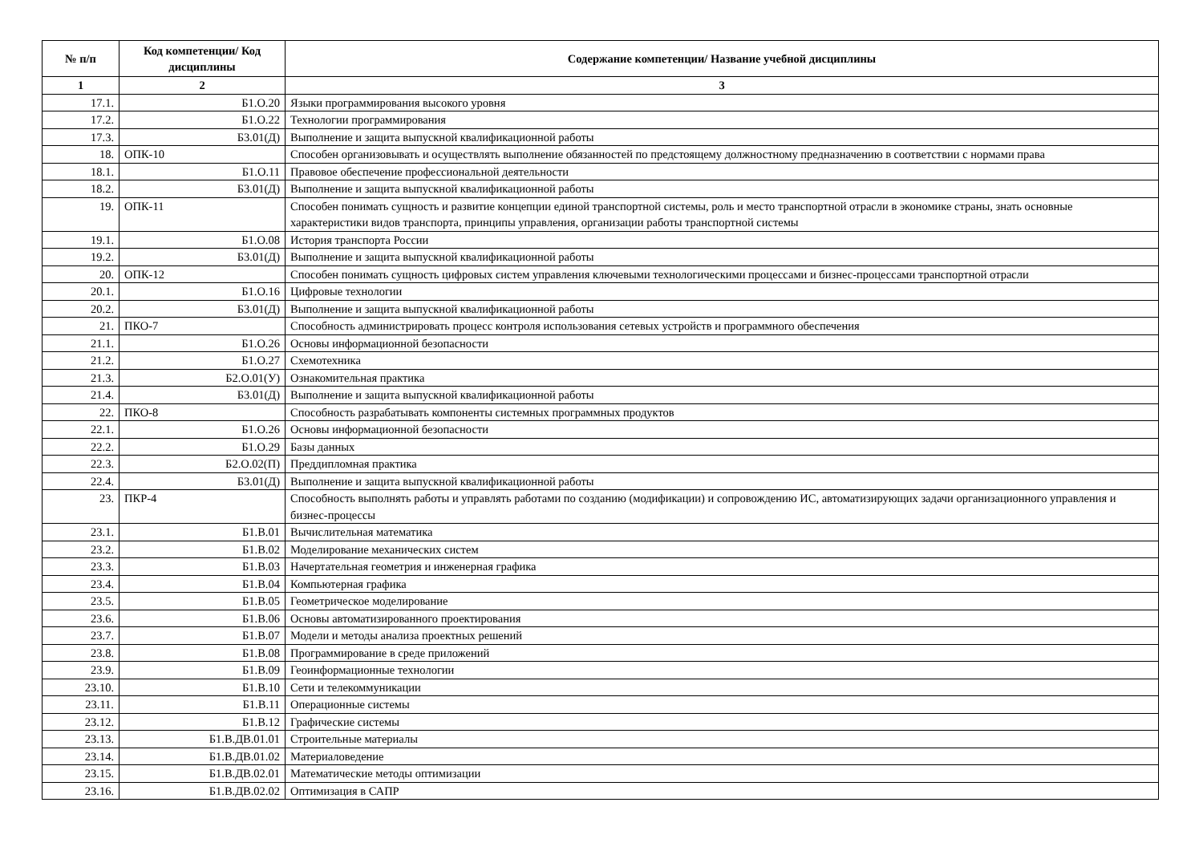| № п/п | Код компетенции/ Код дисциплины | Содержание компетенции/ Название учебной дисциплины |
| --- | --- | --- |
| 1 | 2 | 3 |
| 17.1. | Б1.О.20 | Языки программирования высокого уровня |
| 17.2. | Б1.О.22 | Технологии программирования |
| 17.3. | Б3.01(Д) | Выполнение и защита выпускной квалификационной работы |
| 18. | ОПК-10 | Способен организовывать и осуществлять выполнение обязанностей по предстоящему должностному предназначению в соответствии с нормами права |
| 18.1. | Б1.О.11 | Правовое обеспечение профессиональной деятельности |
| 18.2. | Б3.01(Д) | Выполнение и защита выпускной квалификационной работы |
| 19. | ОПК-11 | Способен понимать сущность и развитие концепции единой транспортной системы, роль и место транспортной отрасли в экономике страны, знать основные характеристики видов транспорта, принципы управления, организации работы транспортной системы |
| 19.1. | Б1.О.08 | История транспорта России |
| 19.2. | Б3.01(Д) | Выполнение и защита выпускной квалификационной работы |
| 20. | ОПК-12 | Способен понимать сущность цифровых систем управления ключевыми технологическими процессами и бизнес-процессами транспортной отрасли |
| 20.1. | Б1.О.16 | Цифровые технологии |
| 20.2. | Б3.01(Д) | Выполнение и защита выпускной квалификационной работы |
| 21. | ПКО-7 | Способность администрировать процесс контроля использования сетевых устройств и программного обеспечения |
| 21.1. | Б1.О.26 | Основы информационной безопасности |
| 21.2. | Б1.О.27 | Схемотехника |
| 21.3. | Б2.О.01(У) | Ознакомительная практика |
| 21.4. | Б3.01(Д) | Выполнение и защита выпускной квалификационной работы |
| 22. | ПКО-8 | Способность разрабатывать компоненты системных программных продуктов |
| 22.1. | Б1.О.26 | Основы информационной безопасности |
| 22.2. | Б1.О.29 | Базы данных |
| 22.3. | Б2.О.02(П) | Преддипломная практика |
| 22.4. | Б3.01(Д) | Выполнение и защита выпускной квалификационной работы |
| 23. | ПКР-4 | Способность выполнять работы и управлять работами по созданию (модификации) и сопровождению ИС, автоматизирующих задачи организационного управления и бизнес-процессы |
| 23.1. | Б1.В.01 | Вычислительная математика |
| 23.2. | Б1.В.02 | Моделирование механических систем |
| 23.3. | Б1.В.03 | Начертательная геометрия и инженерная графика |
| 23.4. | Б1.В.04 | Компьютерная графика |
| 23.5. | Б1.В.05 | Геометрическое моделирование |
| 23.6. | Б1.В.06 | Основы автоматизированного проектирования |
| 23.7. | Б1.В.07 | Модели и методы анализа проектных решений |
| 23.8. | Б1.В.08 | Программирование в среде приложений |
| 23.9. | Б1.В.09 | Геоинформационные технологии |
| 23.10. | Б1.В.10 | Сети и телекоммуникации |
| 23.11. | Б1.В.11 | Операционные системы |
| 23.12. | Б1.В.12 | Графические системы |
| 23.13. | Б1.В.ДВ.01.01 | Строительные материалы |
| 23.14. | Б1.В.ДВ.01.02 | Материаловедение |
| 23.15. | Б1.В.ДВ.02.01 | Математические методы оптимизации |
| 23.16. | Б1.В.ДВ.02.02 | Оптимизация в САПР |